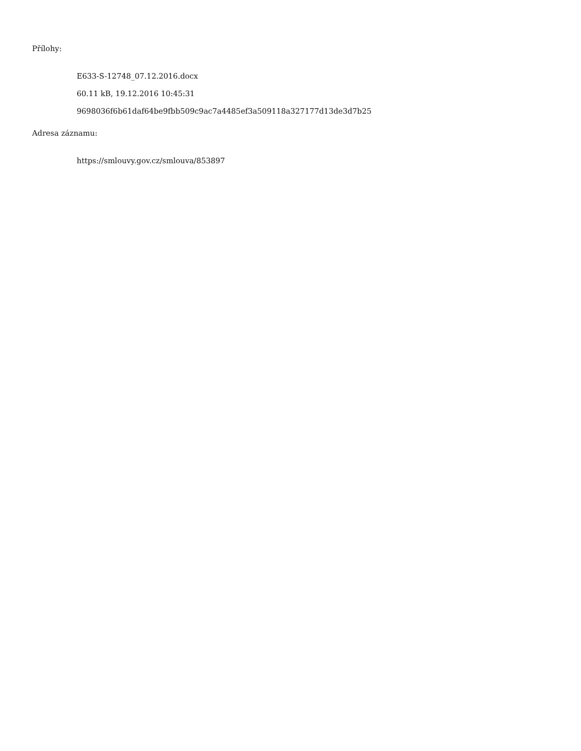Přílohy:
E633-S-12748_07.12.2016.docx
60.11 kB, 19.12.2016 10:45:31
9698036f6b61daf64be9fbb509c9ac7a4485ef3a509118a327177d13de3d7b25
Adresa záznamu:
https://smlouvy.gov.cz/smlouva/853897